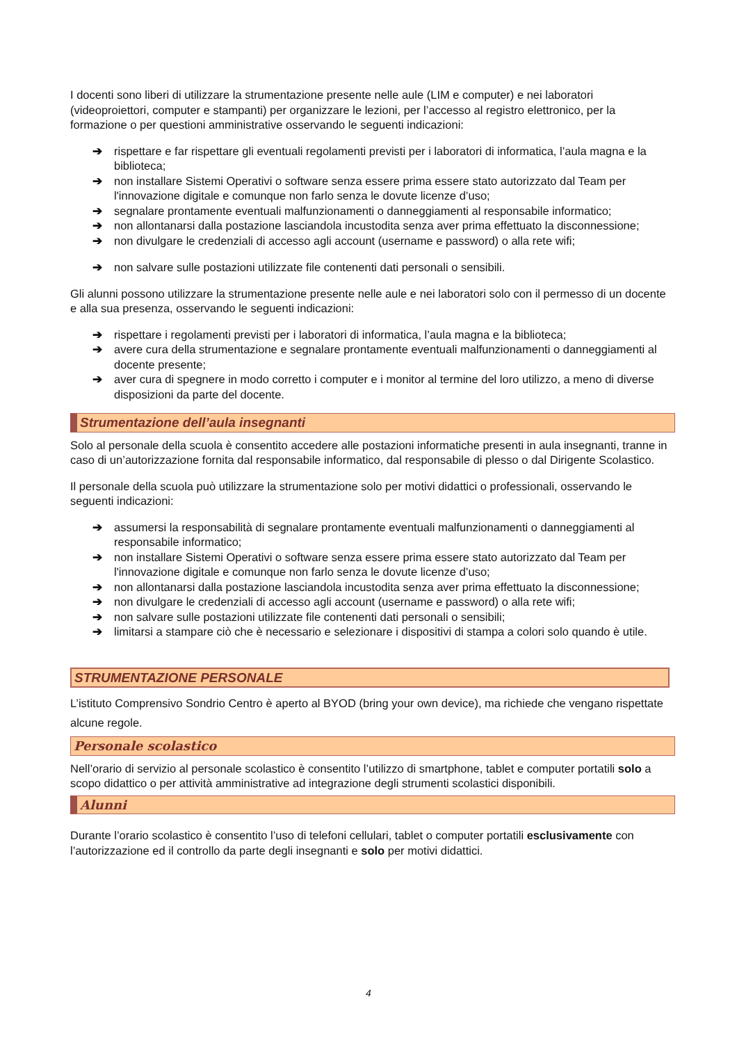I docenti sono liberi di utilizzare la strumentazione presente nelle aule (LIM e computer) e nei laboratori (videoproiettori, computer e stampanti) per organizzare le lezioni, per l’accesso al registro elettronico, per la formazione o per questioni amministrative osservando le seguenti indicazioni:
➔ rispettare e far rispettare gli eventuali regolamenti previsti per i laboratori di informatica, l’aula magna e la biblioteca;
➔ non installare Sistemi Operativi o software senza essere prima essere stato autorizzato dal Team per l'innovazione digitale e comunque non farlo senza le dovute licenze d’uso;
➔ segnalare prontamente eventuali malfunzionamenti o danneggiamenti al responsabile informatico;
➔ non allontanarsi dalla postazione lasciandola incustodita senza aver prima effettuato la disconnessione;
➔ non divulgare le credenziali di accesso agli account (username e password) o alla rete wifi;
➔ non salvare sulle postazioni utilizzate file contenenti dati personali o sensibili.
Gli alunni possono utilizzare la strumentazione presente nelle aule e nei laboratori solo con il permesso di un docente e alla sua presenza, osservando le seguenti indicazioni:
➔ rispettare i regolamenti previsti per i laboratori di informatica, l’aula magna e la biblioteca;
➔ avere cura della strumentazione e segnalare prontamente eventuali malfunzionamenti o danneggiamenti al docente presente;
➔ aver cura di spegnere in modo corretto i computer e i monitor al termine del loro utilizzo, a meno di diverse disposizioni da parte del docente.
Strumentazione dell’aula insegnanti
Solo al personale della scuola è consentito accedere alle postazioni informatiche presenti in aula insegnanti, tranne in caso di un’autorizzazione fornita dal responsabile informatico, dal responsabile di plesso o dal Dirigente Scolastico.
Il personale della scuola può utilizzare la strumentazione solo per motivi didattici o professionali, osservando le seguenti indicazioni:
➔ assumersi la responsabilità di segnalare prontamente eventuali malfunzionamenti o danneggiamenti al responsabile informatico;
➔ non installare Sistemi Operativi o software senza essere prima essere stato autorizzato dal Team per l'innovazione digitale e comunque non farlo senza le dovute licenze d’uso;
➔ non allontanarsi dalla postazione lasciandola incustodita senza aver prima effettuato la disconnessione;
➔ non divulgare le credenziali di accesso agli account (username e password) o alla rete wifi;
➔ non salvare sulle postazioni utilizzate file contenenti dati personali o sensibili;
➔ limitarsi a stampare ciò che è necessario e selezionare i dispositivi di stampa a colori solo quando è utile.
STRUMENTAZIONE PERSONALE
L’istituto Comprensivo Sondrio Centro è aperto al BYOD (bring your own device), ma richiede che vengano rispettate alcune regole.
Personale scolastico
Nell’orario di servizio al personale scolastico è consentito l’utilizzo di smartphone, tablet e computer portatili solo a scopo didattico o per attività amministrative ad integrazione degli strumenti scolastici disponibili.
Alunni
Durante l’orario scolastico è consentito l’uso di telefoni cellulari, tablet o computer portatili esclusivamente con l’autorizzazione ed il controllo da parte degli insegnanti e solo per motivi didattici.
4